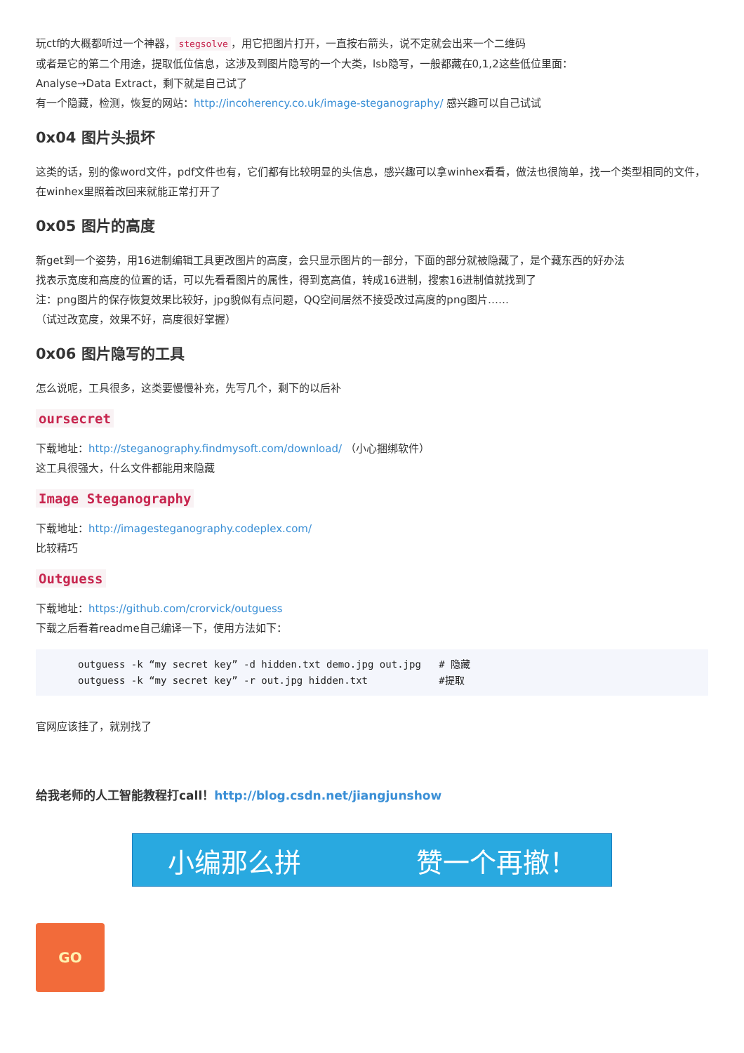玩ctf的大概都听过一个神器， stegsolve ，用它把图片打开，一直按右箭头，说不定就会出来一个二维码
或者是它的第二个用途，提取低位信息，这涉及到图片隐写的一个大类，lsb隐写，一般都藏在0,1,2这些低位里面：
Analyse→Data Extract，剩下就是自己试了
有一个隐藏，检测，恢复的网站：http://incoherency.co.uk/image-steganography/ 感兴趣可以自己试试
0x04 图片头损坏
这类的话，别的像word文件，pdf文件也有，它们都有比较明显的头信息，感兴趣可以拿winhex看看，做法也很简单，找一个类型相同的文件，在winhex里照着改回来就能正常打开了
0x05 图片的高度
新get到一个姿势，用16进制编辑工具更改图片的高度，会只显示图片的一部分，下面的部分就被隐藏了，是个藏东西的好办法
找表示宽度和高度的位置的话，可以先看看图片的属性，得到宽高值，转成16进制，搜索16进制值就找到了
注：png图片的保存恢复效果比较好，jpg貌似有点问题，QQ空间居然不接受改过高度的png图片……
（试过改宽度，效果不好，高度很好掌握）
0x06 图片隐写的工具
怎么说呢，工具很多，这类要慢慢补充，先写几个，剩下的以后补
oursecret
下载地址：http://steganography.findmysoft.com/download/ （小心捆绑软件）
这工具很强大，什么文件都能用来隐藏
Image Steganography
下载地址：http://imagesteganography.codeplex.com/
比较精巧
Outguess
下载地址：https://github.com/crorvick/outguess
下载之后看着readme自己编译一下，使用方法如下：
outguess -k “my secret key” -d hidden.txt demo.jpg out.jpg   # 隐藏
outguess -k “my secret key” -r out.jpg hidden.txt            #提取
官网应该挂了，就别找了
给我老师的人工智能教程打call！http://blog.csdn.net/jiangjunshow
小编那么拼 赞一个再撤！
GO